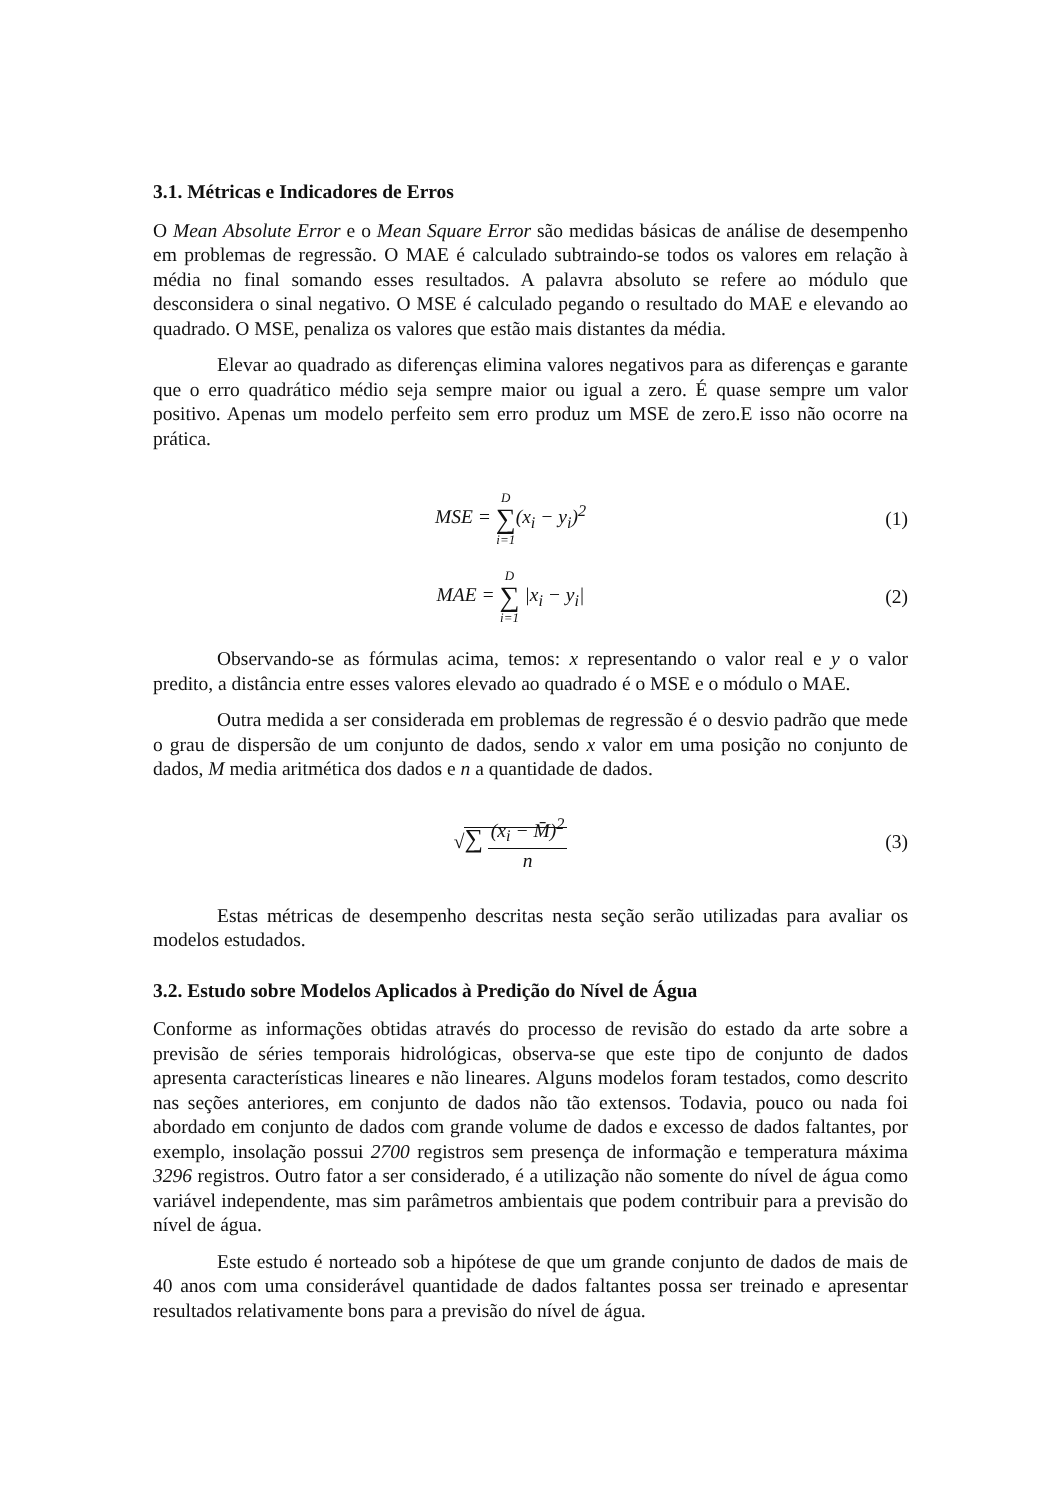3.1. Métricas e Indicadores de Erros
O Mean Absolute Error e o Mean Square Error são medidas básicas de análise de desempenho em problemas de regressão. O MAE é calculado subtraindo-se todos os valores em relação à média no final somando esses resultados. A palavra absoluto se refere ao módulo que desconsidera o sinal negativo. O MSE é calculado pegando o resultado do MAE e elevando ao quadrado. O MSE, penaliza os valores que estão mais distantes da média.
Elevar ao quadrado as diferenças elimina valores negativos para as diferenças e garante que o erro quadrático médio seja sempre maior ou igual a zero. É quase sempre um valor positivo. Apenas um modelo perfeito sem erro produz um MSE de zero.E isso não ocorre na prática.
MSE = D ∑ i=1(x<sub>i</sub> − y<sub>i</sub>)<sup>2</sup> (1)
MAE = D ∑ i=1 |x<sub>i</sub> − y<sub>i</sub>| (2)
Observando-se as fórmulas acima, temos: x representando o valor real e y o valor predito, a distância entre esses valores elevado ao quadrado é o MSE e o módulo o MAE.
Outra medida a ser considerada em problemas de regressão é o desvio padrão que mede o grau de dispersão de um conjunto de dados, sendo x valor em uma posição no conjunto de dados, M media aritmética dos dados e n a quantidade de dados.
√∑ (x<sub>i</sub> − M̄)<sup>2</sup> n (3)
Estas métricas de desempenho descritas nesta seção serão utilizadas para avaliar os modelos estudados.
3.2. Estudo sobre Modelos Aplicados à Predição do Nível de Água
Conforme as informações obtidas através do processo de revisão do estado da arte sobre a previsão de séries temporais hidrológicas, observa-se que este tipo de conjunto de dados apresenta características lineares e não lineares. Alguns modelos foram testados, como descrito nas seções anteriores, em conjunto de dados não tão extensos. Todavia, pouco ou nada foi abordado em conjunto de dados com grande volume de dados e excesso de dados faltantes, por exemplo, insolação possui 2700 registros sem presença de informação e temperatura máxima 3296 registros. Outro fator a ser considerado, é a utilização não somente do nível de água como variável independente, mas sim parâmetros ambientais que podem contribuir para a previsão do nível de água.
Este estudo é norteado sob a hipótese de que um grande conjunto de dados de mais de 40 anos com uma considerável quantidade de dados faltantes possa ser treinado e apresentar resultados relativamente bons para a previsão do nível de água.